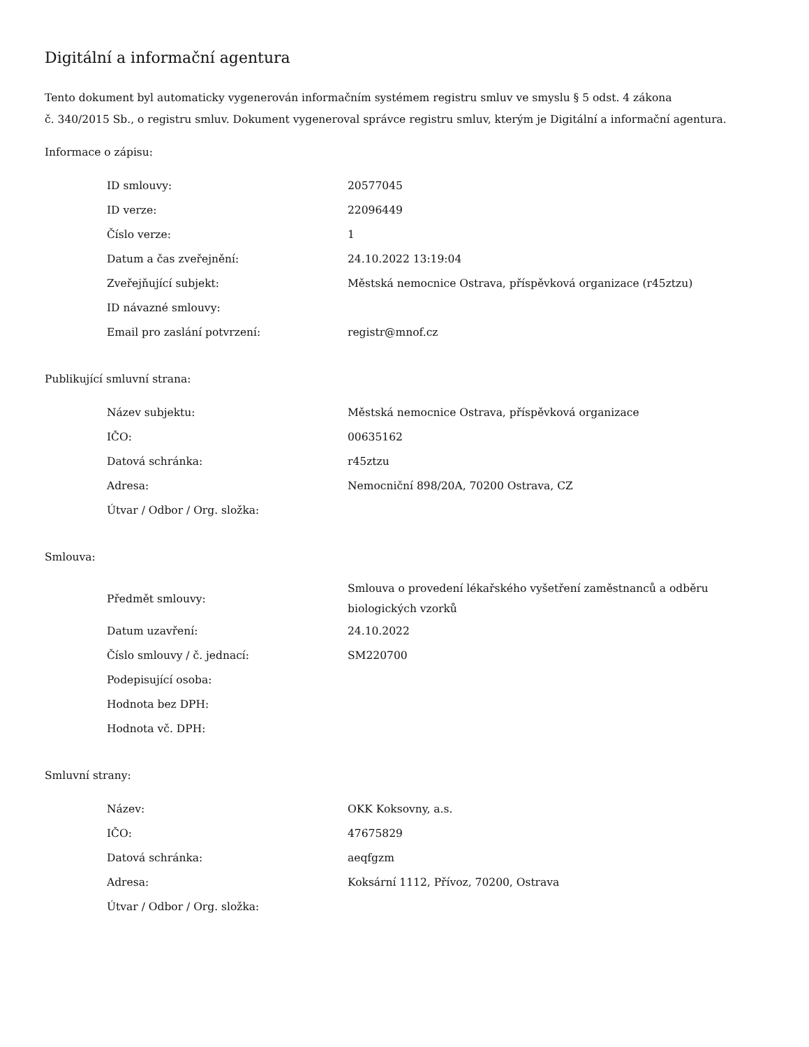Digitální a informační agentura
Tento dokument byl automaticky vygenerován informačním systémem registru smluv ve smyslu § 5 odst. 4 zákona
č. 340/2015 Sb., o registru smluv. Dokument vygeneroval správce registru smluv, kterým je Digitální a informační agentura.
Informace o zápisu:
| ID smlouvy: | 20577045 |
| ID verze: | 22096449 |
| Číslo verze: | 1 |
| Datum a čas zveřejnění: | 24.10.2022 13:19:04 |
| Zveřejňující subjekt: | Městská nemocnice Ostrava, příspěvková organizace (r45ztzu) |
| ID návazné smlouvy: | |
| Email pro zaslání potvrzení: | registr@mnof.cz |
Publikující smluvní strana:
| Název subjektu: | Městská nemocnice Ostrava, příspěvková organizace |
| IČO: | 00635162 |
| Datová schránka: | r45ztzu |
| Adresa: | Nemocniční 898/20A, 70200 Ostrava, CZ |
| Útvar / Odbor / Org. složka: | |
Smlouva:
| Předmět smlouvy: | Smlouva o provedení lékařského vyšetření zaměstnanců a odběru biologických vzorků |
| Datum uzavření: | 24.10.2022 |
| Číslo smlouvy / č. jednací: | SM220700 |
| Podepisující osoba: | |
| Hodnota bez DPH: | |
| Hodnota vč. DPH: | |
Smluvní strany:
| Název: | OKK Koksovny, a.s. |
| IČO: | 47675829 |
| Datová schránka: | aeqfgzm |
| Adresa: | Koksární 1112, Přívoz, 70200, Ostrava |
| Útvar / Odbor / Org. složka: | |